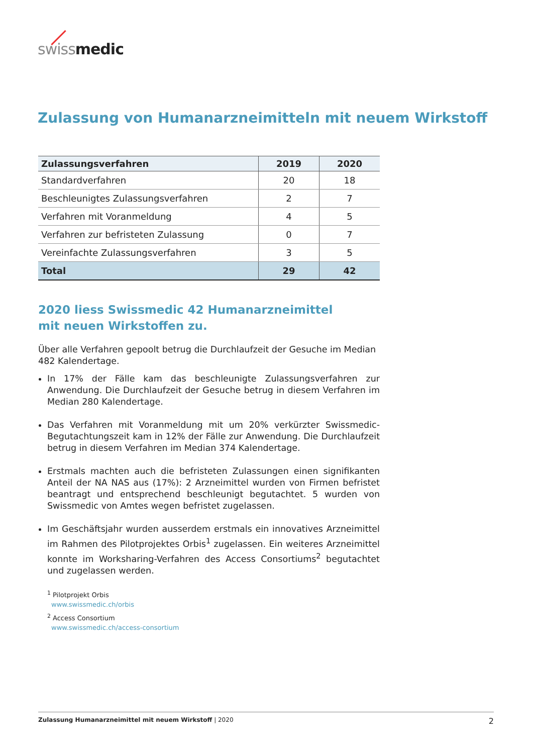swiss medic
Zulassung von Humanarzneimitteln mit neuem Wirkstoff
| Zulassungsverfahren | 2019 | 2020 |
| --- | --- | --- |
| Standardverfahren | 20 | 18 |
| Beschleunigtes Zulassungsverfahren | 2 | 7 |
| Verfahren mit Voranmeldung | 4 | 5 |
| Verfahren zur befristeten Zulassung | 0 | 7 |
| Vereinfachte Zulassungsverfahren | 3 | 5 |
| Total | 29 | 42 |
2020 liess Swissmedic 42 Humanarzneimittel
mit neuen Wirkstoffen zu.
Über alle Verfahren gepoolt betrug die Durchlaufzeit der Gesuche im Median 482 Kalendertage.
In 17% der Fälle kam das beschleunigte Zulassungsverfahren zur Anwendung. Die Durchlaufzeit der Gesuche betrug in diesem Verfahren im Median 280 Kalendertage.
Das Verfahren mit Voranmeldung mit um 20% verkürzter Swissmedic-Begutachtungszeit kam in 12% der Fälle zur Anwendung. Die Durchlaufzeit betrug in diesem Verfahren im Median 374 Kalendertage.
Erstmals machten auch die befristeten Zulassungen einen signifikanten Anteil der NA NAS aus (17%): 2 Arzneimittel wurden von Firmen befristet beantragt und entsprechend beschleunigt begutachtet. 5 wurden von Swissmedic von Amtes wegen befristet zugelassen.
Im Geschäftsjahr wurden ausserdem erstmals ein innovatives Arzneimittel im Rahmen des Pilotprojektes Orbis<sup>1</sup> zugelassen. Ein weiteres Arzneimittel konnte im Worksharing-Verfahren des Access Consortiums<sup>2</sup> begutachtet und zugelassen werden.
<sup>1</sup> Pilotprojekt Orbis
www.swissmedic.ch/orbis
<sup>2</sup> Access Consortium
www.swissmedic.ch/access-consortium
Zulassung Humanarzneimittel mit neuem Wirkstoff | 2020 2